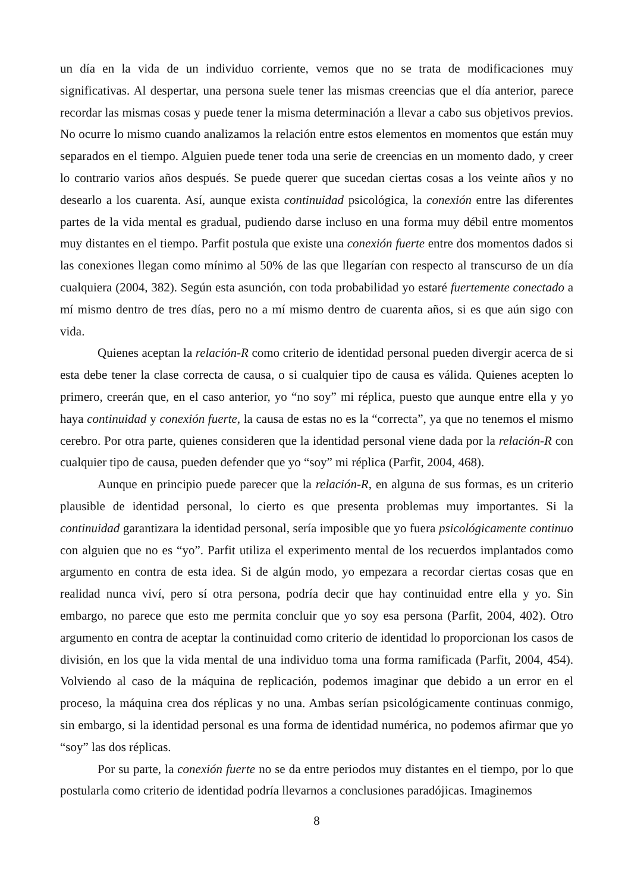un día en la vida de un individuo corriente, vemos que no se trata de modificaciones muy significativas. Al despertar, una persona suele tener las mismas creencias que el día anterior, parece recordar las mismas cosas y puede tener la misma determinación a llevar a cabo sus objetivos previos. No ocurre lo mismo cuando analizamos la relación entre estos elementos en momentos que están muy separados en el tiempo. Alguien puede tener toda una serie de creencias en un momento dado, y creer lo contrario varios años después. Se puede querer que sucedan ciertas cosas a los veinte años y no desearlo a los cuarenta. Así, aunque exista continuidad psicológica, la conexión entre las diferentes partes de la vida mental es gradual, pudiendo darse incluso en una forma muy débil entre momentos muy distantes en el tiempo. Parfit postula que existe una conexión fuerte entre dos momentos dados si las conexiones llegan como mínimo al 50% de las que llegarían con respecto al transcurso de un día cualquiera (2004, 382). Según esta asunción, con toda probabilidad yo estaré fuertemente conectado a mí mismo dentro de tres días, pero no a mí mismo dentro de cuarenta años, si es que aún sigo con vida.
Quienes aceptan la relación-R como criterio de identidad personal pueden divergir acerca de si esta debe tener la clase correcta de causa, o si cualquier tipo de causa es válida. Quienes acepten lo primero, creerán que, en el caso anterior, yo “no soy” mi réplica, puesto que aunque entre ella y yo haya continuidad y conexión fuerte, la causa de estas no es la “correcta”, ya que no tenemos el mismo cerebro. Por otra parte, quienes consideren que la identidad personal viene dada por la relación-R con cualquier tipo de causa, pueden defender que yo “soy” mi réplica (Parfit, 2004, 468).
Aunque en principio puede parecer que la relación-R, en alguna de sus formas, es un criterio plausible de identidad personal, lo cierto es que presenta problemas muy importantes. Si la continuidad garantizara la identidad personal, sería imposible que yo fuera psicológicamente continuo con alguien que no es “yo”. Parfit utiliza el experimento mental de los recuerdos implantados como argumento en contra de esta idea. Si de algún modo, yo empezara a recordar ciertas cosas que en realidad nunca viví, pero sí otra persona, podría decir que hay continuidad entre ella y yo. Sin embargo, no parece que esto me permita concluir que yo soy esa persona (Parfit, 2004, 402). Otro argumento en contra de aceptar la continuidad como criterio de identidad lo proporcionan los casos de división, en los que la vida mental de una individuo toma una forma ramificada (Parfit, 2004, 454). Volviendo al caso de la máquina de replicación, podemos imaginar que debido a un error en el proceso, la máquina crea dos réplicas y no una. Ambas serían psicológicamente continuas conmigo, sin embargo, si la identidad personal es una forma de identidad numérica, no podemos afirmar que yo “soy” las dos réplicas.
Por su parte, la conexión fuerte no se da entre periodos muy distantes en el tiempo, por lo que postularla como criterio de identidad podría llevarnos a conclusiones paradójicas. Imaginemos
8